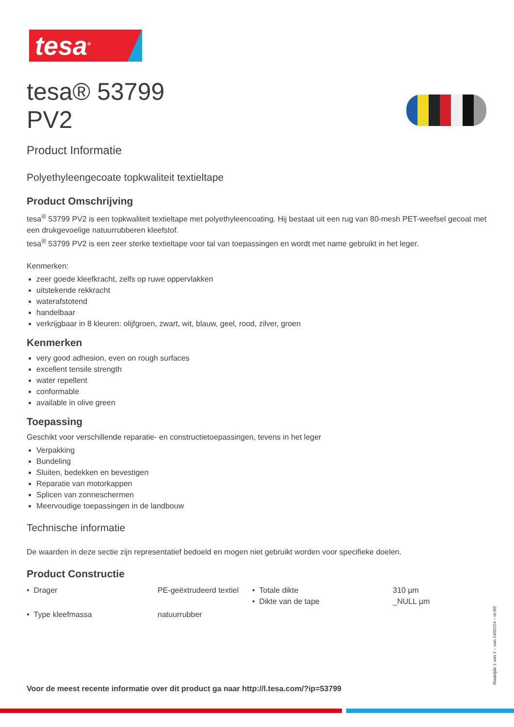tesa<sup>®</sup>
tesa® 53799
PV2
Product Informatie
Polyethyleengecoate topkwaliteit textieltape
Product Omschrijving
tesa<sup>®</sup> 53799 PV2 is een topkwaliteit textieltape met polyethyleencoating. Hij bestaat uit een rug van 80-mesh PET-weefsel gecoat met een drukgevoelige natuurrubberen kleefstof.
tesa<sup>®</sup> 53799 PV2 is een zeer sterke textieltape voor tal van toepassingen en wordt met name gebruikt in het leger.
Kenmerken:
zeer goede kleefkracht, zelfs op ruwe oppervlakken
uitstekende rekkracht
waterafstotend
handelbaar
verkrijgbaar in 8 kleuren: olijfgroen, zwart, wit, blauw, geel, rood, zilver, groen
Kenmerken
very good adhesion, even on rough surfaces
excellent tensile strength
water repellent
conformable
available in olive green
Toepassing
Geschikt voor verschillende reparatie- en constructietoepassingen, tevens in het leger
Verpakking
Bundeling
Sluiten, bedekken en bevestigen
Reparatie van motorkappen
Splicen van zonneschermen
Meervoudige toepassingen in de landbouw
Technische informatie
De waarden in deze sectie zijn representatief bedoeld en mogen niet gebruikt worden voor specifieke doelen.
Product Constructie
| • Drager | PE-geëxtrudeerd textiel | • Totale dikte • Dikte van de tape | 310 µm _NULL µm |
| • Type kleefmassa | natuurrubber | | |
Voor de meest recente informatie over dit product ga naar http://l.tesa.com/?ip=53799
Bladzijde 1 van 2 – van 24/02/24 – nl-BE